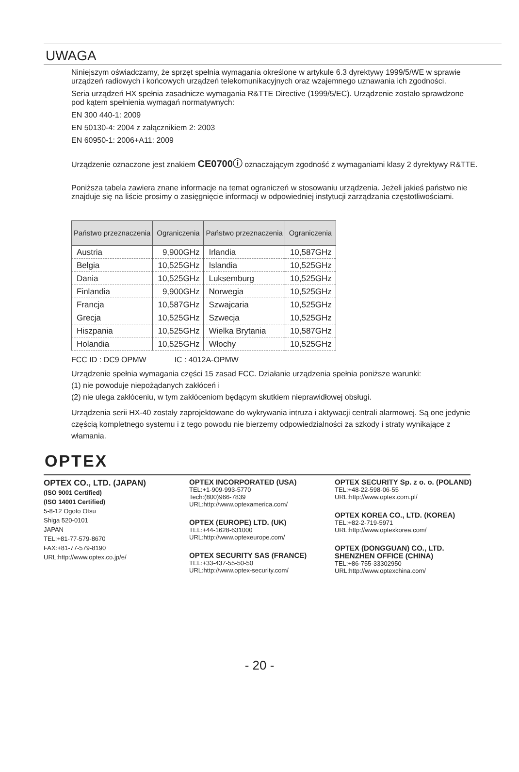UWAGA
Niniejszym oświadczamy, że sprzęt spełnia wymagania określone w artykule 6.3 dyrektywy 1999/5/WE w sprawie urządzeń radiowych i końcowych urządzeń telekomunikacyjnych oraz wzajemnego uznawania ich zgodności.
Seria urządzeń HX spełnia zasadnicze wymagania R&TTE Directive (1999/5/EC). Urządzenie zostało sprawdzone pod kątem spełnienia wymagań normatywnych:
EN 300 440-1: 2009
EN 50130-4: 2004 z załącznikiem 2: 2003
EN 60950-1: 2006+A11: 2009
Urządzenie oznaczone jest znakiem CE0700ⓘ oznaczającym zgodność z wymaganiami klasy 2 dyrektywy R&TTE.
Poniższa tabela zawiera znane informacje na temat ograniczeń w stosowaniu urządzenia. Jeżeli jakieś państwo nie znajduje się na liście prosimy o zasięgnięcie informacji w odpowiedniej instytucji zarządzania częstotliwościami.
| Państwo przeznaczenia | Ograniczenia | Państwo przeznaczenia | Ograniczenia |
| --- | --- | --- | --- |
| Austria | 9,900GHz | Irlandia | 10,587GHz |
| Belgia | 10,525GHz | Islandia | 10,525GHz |
| Dania | 10,525GHz | Luksemburg | 10,525GHz |
| Finlandia | 9,900GHz | Norwegia | 10,525GHz |
| Francja | 10,587GHz | Szwajcaria | 10,525GHz |
| Grecja | 10,525GHz | Szwecja | 10,525GHz |
| Hiszpania | 10,525GHz | Wielka Brytania | 10,587GHz |
| Holandia | 10,525GHz | Włochy | 10,525GHz |
FCC ID : DC9 OPMW IC : 4012A-OPMW
Urządzenie spełnia wymagania części 15 zasad FCC. Działanie urządzenia spełnia poniższe warunki:
(1) nie powoduje niepożądanych zakłóceń i
(2) nie ulega zakłóceniu, w tym zakłóceniom będącym skutkiem nieprawidłowej obsługi.
Urządzenia serii HX-40 zostały zaprojektowane do wykrywania intruza i aktywacji centrali alarmowej. Są one jedynie częścią kompletnego systemu i z tego powodu nie bierzemy odpowiedzialności za szkody i straty wynikające z włamania.
OPTEX
OPTEX CO., LTD. (JAPAN)
(ISO 9001 Certified)
(ISO 14001 Certified)
5-8-12 Ogoto Otsu
Shiga 520-0101
JAPAN
TEL:+81-77-579-8670
FAX:+81-77-579-8190
URL:http://www.optex.co.jp/e/
OPTEX INCORPORATED (USA)
TEL:+1-909-993-5770
Tech:(800)966-7839
URL:http://www.optexamerica.com/
OPTEX (EUROPE) LTD. (UK)
TEL:+44-1628-631000
URL:http://www.optexeurope.com/
OPTEX SECURITY SAS (FRANCE)
TEL:+33-437-55-50-50
URL:http://www.optex-security.com/
OPTEX SECURITY Sp. z o. o. (POLAND)
TEL:+48-22-598-06-55
URL:http://www.optex.com.pl/
OPTEX KOREA CO., LTD. (KOREA)
TEL:+82-2-719-5971
URL:http://www.optexkorea.com/
OPTEX (DONGGUAN) CO., LTD.
SHENZHEN OFFICE (CHINA)
TEL:+86-755-33302950
URL:http://www.optexchina.com/
- 20 -